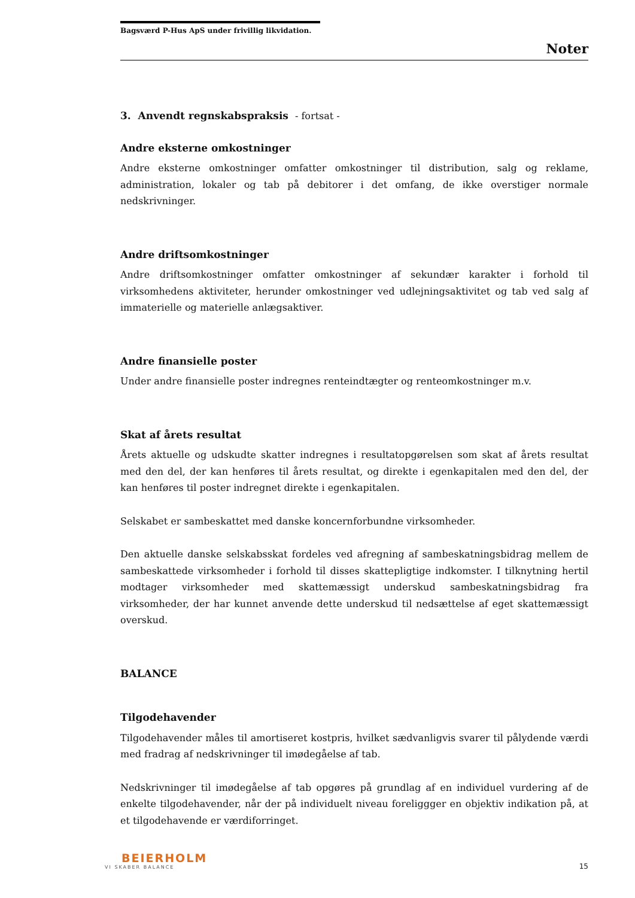Bagsværd P-Hus ApS under frivillig likvidation.
Noter
3. Anvendt regnskabspraksis - fortsat -
Andre eksterne omkostninger
Andre eksterne omkostninger omfatter omkostninger til distribution, salg og reklame, administration, lokaler og tab på debitorer i det omfang, de ikke overstiger normale nedskrivninger.
Andre driftsomkostninger
Andre driftsomkostninger omfatter omkostninger af sekundær karakter i forhold til virksomhedens aktiviteter, herunder omkostninger ved udlejningsaktivitet og tab ved salg af immaterielle og materielle anlægsaktiver.
Andre finansielle poster
Under andre finansielle poster indregnes renteindtægter og renteomkostninger m.v.
Skat af årets resultat
Årets aktuelle og udskudte skatter indregnes i resultatopgørelsen som skat af årets resultat med den del, der kan henføres til årets resultat, og direkte i egenkapitalen med den del, der kan henføres til poster indregnet direkte i egenkapitalen.
Selskabet er sambeskattet med danske koncernforbundne virksomheder.
Den aktuelle danske selskabsskat fordeles ved afregning af sambeskatningsbidrag mellem de sambeskattede virksomheder i forhold til disses skattepligtige indkomster. I tilknytning hertil modtager virksomheder med skattemæssigt underskud sambeskatningsbidrag fra virksomheder, der har kunnet anvende dette underskud til nedsættelse af eget skattemæssigt overskud.
BALANCE
Tilgodehavender
Tilgodehavender måles til amortiseret kostpris, hvilket sædvanligvis svarer til pålydende værdi med fradrag af nedskrivninger til imødegåelse af tab.
Nedskrivninger til imødegåelse af tab opgøres på grundlag af en individuel vurdering af de enkelte tilgodehavender, når der på individuelt niveau foreliggger en objektiv indikation på, at et tilgodehavende er værdiforringet.
BEIERHOLM
VI SKABER BALANCE
15